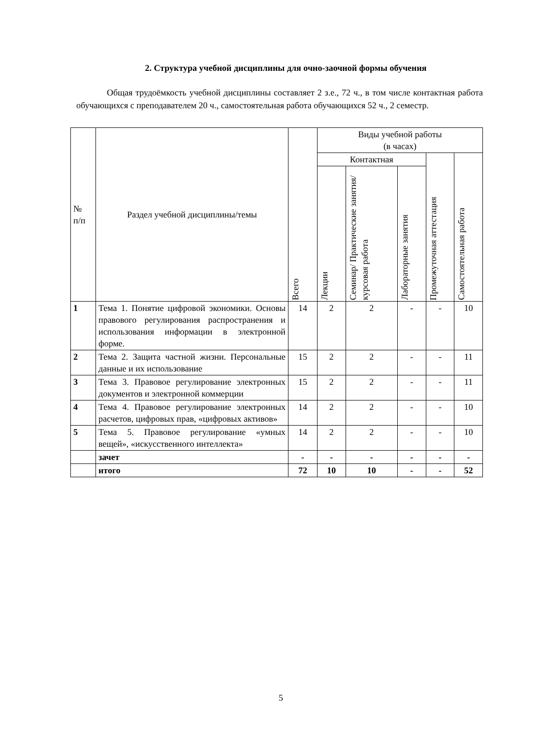2. Структура учебной дисциплины для очно-заочной формы обучения
Общая трудоёмкость учебной дисциплины составляет 2 з.е., 72 ч., в том числе контактная работа обучающихся с преподавателем 20 ч., самостоятельная работа обучающихся 52 ч., 2 семестр.
| № п/п | Раздел учебной дисциплины/темы | Всего | Виды учебной работы (в часах) | | | | |
| --- | --- | --- | --- | --- | --- | --- | --- |
| | | | Контактная | | | Промежуточная аттестация | Самостоятельная работа |
| | | | Лекции | Семинар/ Практические занятия/ курсовая работа | Лабораторные занятия | | |
| 1 | Тема 1. Понятие цифровой экономики. Основы правового регулирования распространения и использования информации в электронной форме. | 14 | 2 | 2 | - | - | 10 |
| 2 | Тема 2. Защита частной жизни. Персональные данные и их использование | 15 | 2 | 2 | - | - | 11 |
| 3 | Тема 3. Правовое регулирование электронных документов и электронной коммерции | 15 | 2 | 2 | - | - | 11 |
| 4 | Тема 4. Правовое регулирование электронных расчетов, цифровых прав, «цифровых активов» | 14 | 2 | 2 | - | - | 10 |
| 5 | Тема 5. Правовое регулирование «умных вещей», «искусственного интеллекта» | 14 | 2 | 2 | - | - | 10 |
| | зачет | - | - | - | - | - | - |
| | итого | 72 | 10 | 10 | - | - | 52 |
5